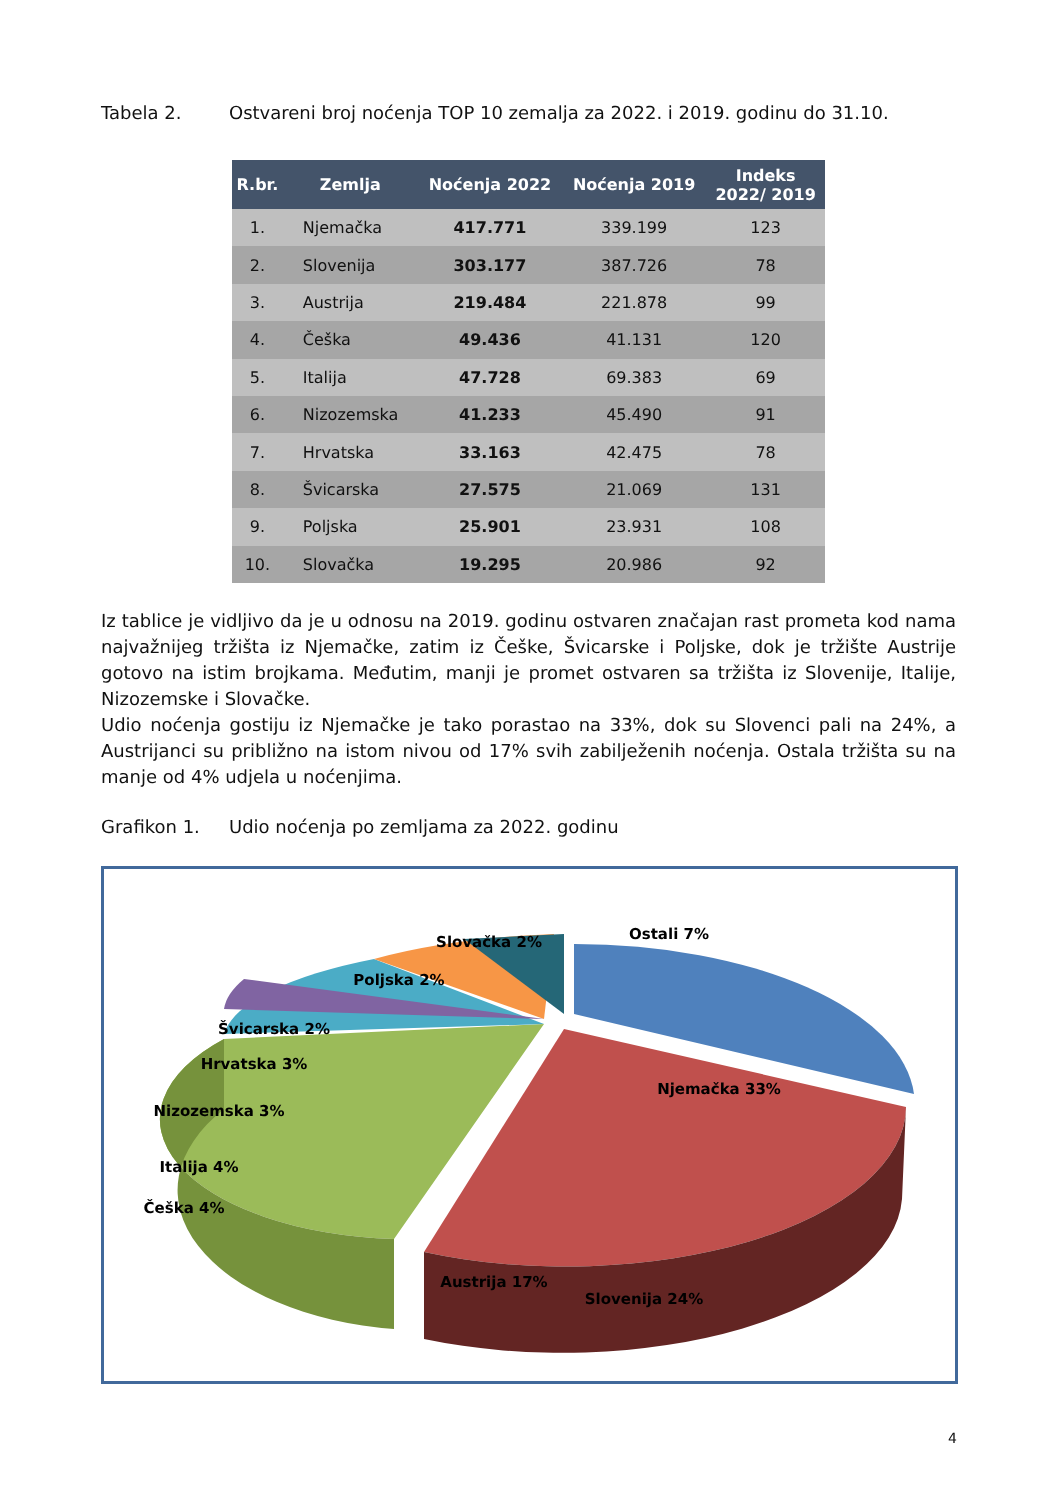Tabela 2. Ostvareni broj noćenja TOP 10 zemalja za 2022. i 2019. godinu do 31.10.
| R.br. | Zemlja | Noćenja 2022 | Noćenja 2019 | Indeks 2022/ 2019 |
| --- | --- | --- | --- | --- |
| 1. | Njemačka | 417.771 | 339.199 | 123 |
| 2. | Slovenija | 303.177 | 387.726 | 78 |
| 3. | Austrija | 219.484 | 221.878 | 99 |
| 4. | Češka | 49.436 | 41.131 | 120 |
| 5. | Italija | 47.728 | 69.383 | 69 |
| 6. | Nizozemska | 41.233 | 45.490 | 91 |
| 7. | Hrvatska | 33.163 | 42.475 | 78 |
| 8. | Švicarska | 27.575 | 21.069 | 131 |
| 9. | Poljska | 25.901 | 23.931 | 108 |
| 10. | Slovačka | 19.295 | 20.986 | 92 |
Iz tablice je vidljivo da je u odnosu na 2019. godinu ostvaren značajan rast prometa kod nama najvažnijeg tržišta iz Njemačke, zatim iz Češke, Švicarske i Poljske, dok je tržište Austrije gotovo na istim brojkama. Međutim, manji je promet ostvaren sa tržišta iz Slovenije, Italije, Nizozemske i Slovačke.
Udio noćenja gostiju iz Njemačke je tako porastao na 33%, dok su Slovenci pali na 24%, a Austrijanci su približno na istom nivou od 17% svih zabilježenih noćenja. Ostala tržišta su na manje od 4% udjela u noćenjima.
Grafikon 1. Udio noćenja po zemljama za 2022. godinu
Njemačka 33%
Slovenija 24%
Austrija 17%
Ostali 7%
Slovačka 2%
Poljska 2%
Švicarska 2%
Hrvatska 3%
Nizozemska 3%
Italija 4%
Češka 4%
4